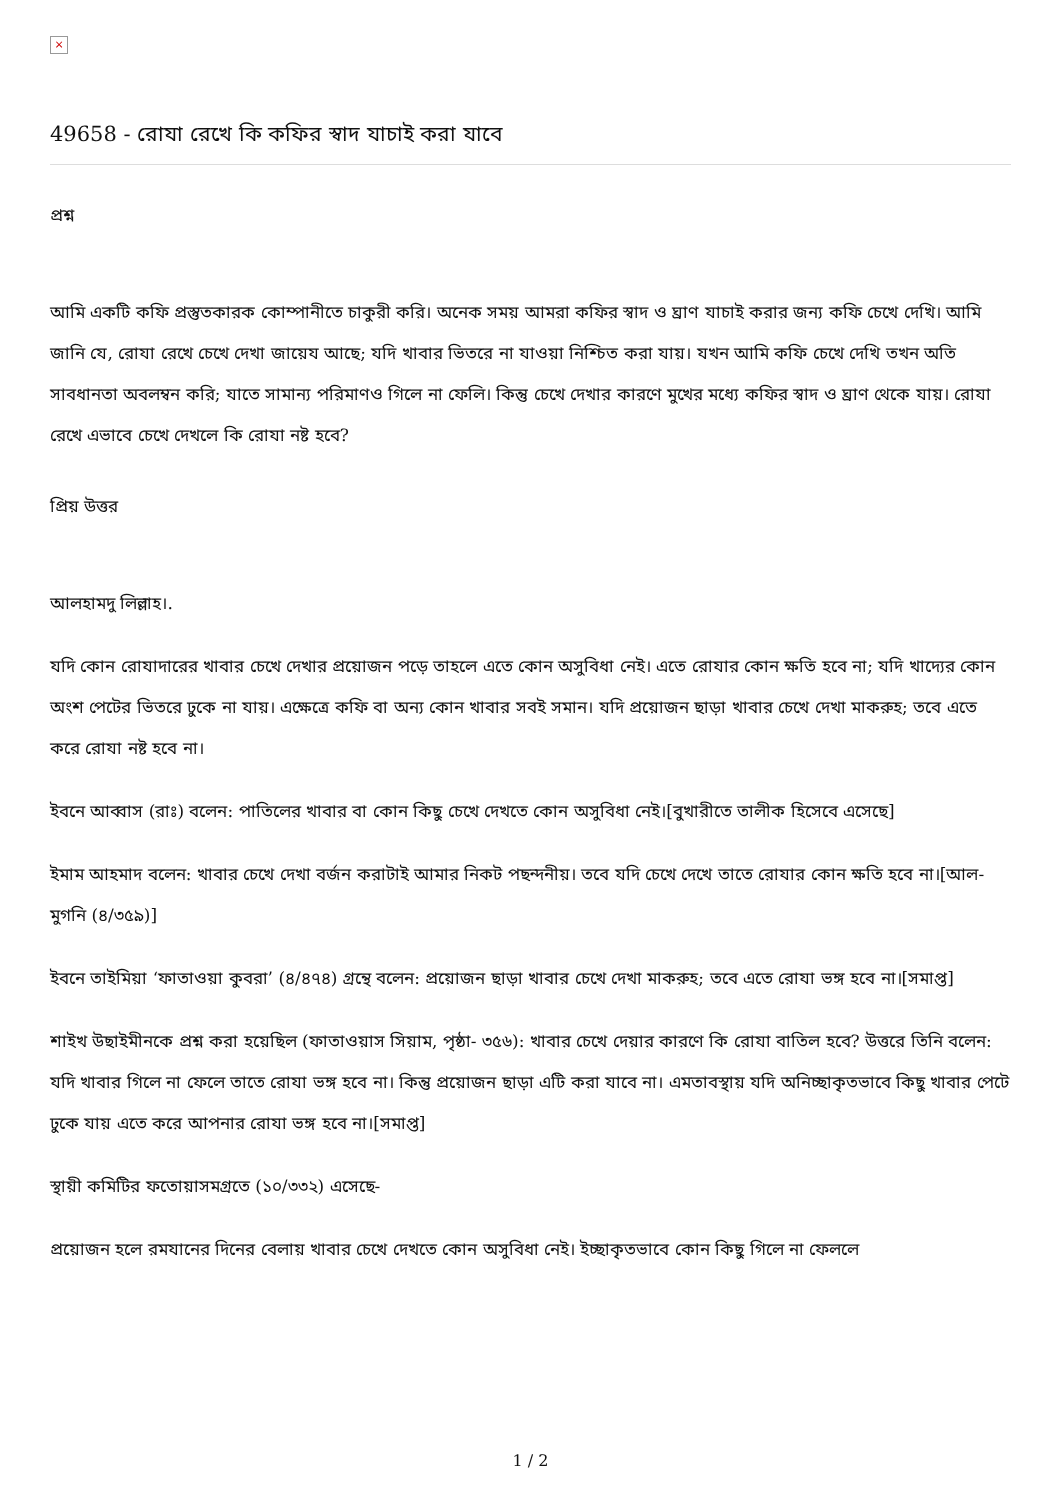×
49658 - রোযা রেখে কি কফির স্বাদ যাচাই করা যাবে
প্রশ্ন
আমি একটি কফি প্রস্তুতকারক কোম্পানীতে চাকুরী করি। অনেক সময় আমরা কফির স্বাদ ও ঘ্রাণ যাচাই করার জন্য কফি চেখে দেখি। আমি জানি যে, রোযা রেখে চেখে দেখা জায়েয আছে; যদি খাবার ভিতরে না যাওয়া নিশ্চিত করা যায়। যখন আমি কফি চেখে দেখি তখন অতি সাবধানতা অবলম্বন করি; যাতে সামান্য পরিমাণও গিলে না ফেলি। কিন্তু চেখে দেখার কারণে মুখের মধ্যে কফির স্বাদ ও ঘ্রাণ থেকে যায়। রোযা রেখে এভাবে চেখে দেখলে কি রোযা নষ্ট হবে?
প্রিয় উত্তর
আলহামদু লিল্লাহ।.
যদি কোন রোযাদারের খাবার চেখে দেখার প্রয়োজন পড়ে তাহলে এতে কোন অসুবিধা নেই। এতে রোযার কোন ক্ষতি হবে না; যদি খাদ্যের কোন অংশ পেটের ভিতরে ঢুকে না যায়। এক্ষেত্রে কফি বা অন্য কোন খাবার সবই সমান। যদি প্রয়োজন ছাড়া খাবার চেখে দেখা মাকরুহ; তবে এতে করে রোযা নষ্ট হবে না।
ইবনে আব্বাস (রাঃ) বলেন: পাতিলের খাবার বা কোন কিছু চেখে দেখতে কোন অসুবিধা নেই।[বুখারীতে তালীক হিসেবে এসেছে]
ইমাম আহমাদ বলেন: খাবার চেখে দেখা বর্জন করাটাই আমার নিকট পছন্দনীয়। তবে যদি চেখে দেখে তাতে রোযার কোন ক্ষতি হবে না।[আল-মুগনি (৪/৩৫৯)]
ইবনে তাইমিয়া ‘ফাতাওয়া কুবরা’ (৪/৪৭৪) গ্রন্থে বলেন: প্রয়োজন ছাড়া খাবার চেখে দেখা মাকরুহ; তবে এতে রোযা ভঙ্গ হবে না।[সমাপ্ত]
শাইখ উছাইমীনকে প্রশ্ন করা হয়েছিল (ফাতাওয়াস সিয়াম, পৃষ্ঠা- ৩৫৬): খাবার চেখে দেয়ার কারণে কি রোযা বাতিল হবে? উত্তরে তিনি বলেন: যদি খাবার গিলে না ফেলে তাতে রোযা ভঙ্গ হবে না। কিন্তু প্রয়োজন ছাড়া এটি করা যাবে না। এমতাবস্থায় যদি অনিচ্ছাকৃতভাবে কিছু খাবার পেটে ঢুকে যায় এতে করে আপনার রোযা ভঙ্গ হবে না।[সমাপ্ত]
স্থায়ী কমিটির ফতোয়াসমগ্রতে (১০/৩৩২) এসেছে-
প্রয়োজন হলে রমযানের দিনের বেলায় খাবার চেখে দেখতে কোন অসুবিধা নেই। ইচ্ছাকৃতভাবে কোন কিছু গিলে না ফেললে
1 / 2